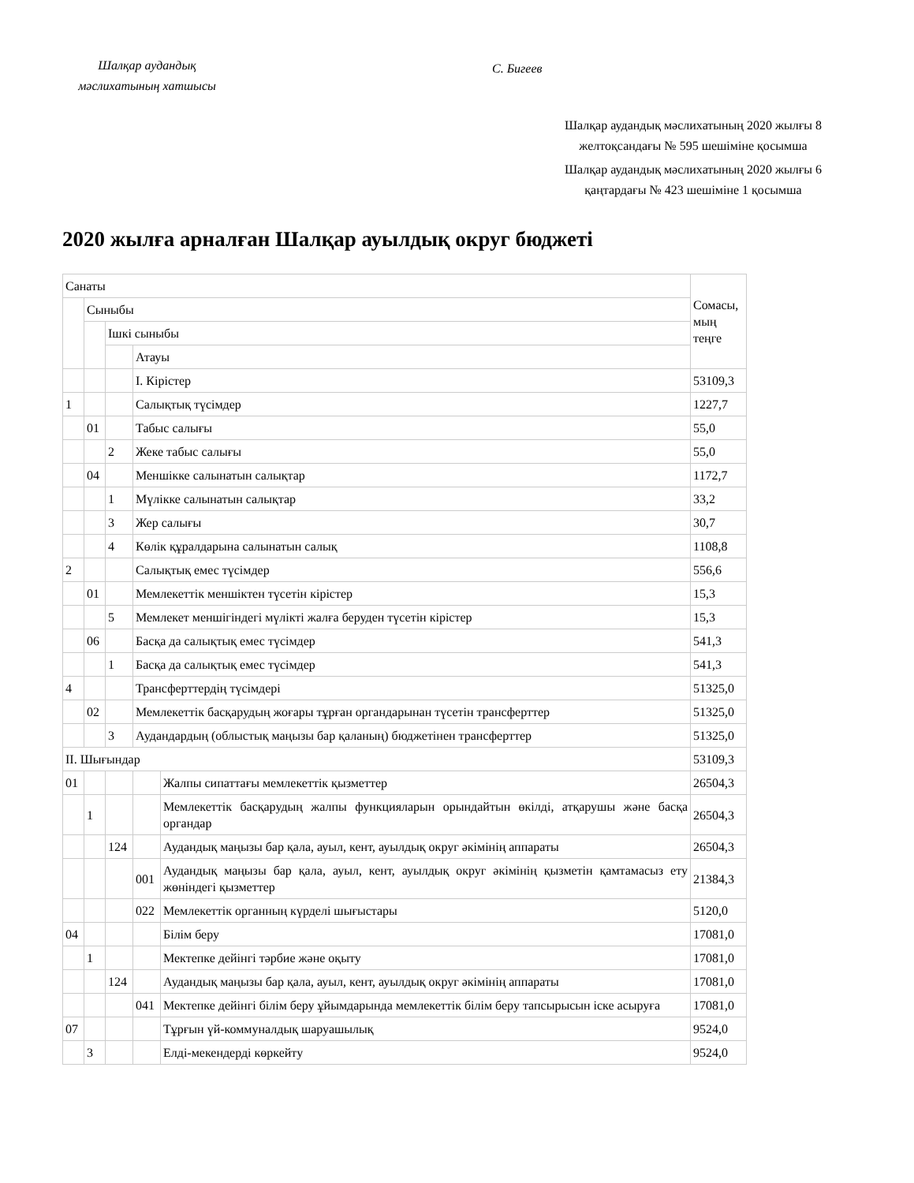Шалқар аудандық мәслихатының хатшысы
С. Бигеев
Шалқар аудандық мәслихатының 2020 жылғы 8 желтоқсандағы № 595 шешіміне қосымша
Шалқар аудандық мәслихатының 2020 жылғы 6 қаңтардағы № 423 шешіміне 1 қосымша
2020 жылға арналған Шалқар ауылдық округ бюджеті
| Санаты | | | | | Сомасы, мың теңге |
| | Сыныбы | | | | |
| | | Ішкі сыныбы | | | |
| | | | Атауы | | |
| | | | I. Кірістер | | 53109,3 |
| 1 | | | Салықтық түсімдер | | 1227,7 |
| | 01 | | Табыс салығы | | 55,0 |
| | | 2 | Жеке табыс салығы | | 55,0 |
| | 04 | | Меншікке салынатын салықтар | | 1172,7 |
| | | 1 | Мүлікке салынатын салықтар | | 33,2 |
| | | 3 | Жер салығы | | 30,7 |
| | | 4 | Көлік құралдарына салынатын салық | | 1108,8 |
| 2 | | | Салықтық емес түсімдер | | 556,6 |
| | 01 | | Мемлекеттік меншіктен түсетін кірістер | | 15,3 |
| | | 5 | Мемлекет меншігіндегі мүлікті жалға беруден түсетін кірістер | | 15,3 |
| | 06 | | Басқа да салықтық емес түсімдер | | 541,3 |
| | | 1 | Басқа да салықтық емес түсімдер | | 541,3 |
| 4 | | | Трансферттердің түсімдері | | 51325,0 |
| | 02 | | Мемлекеттік басқарудың жоғары тұрған органдарынан түсетін трансферттер | | 51325,0 |
| | | 3 | Аудандардың (облыстық маңызы бар қаланың) бюджетінен трансферттер | | 51325,0 |
| II. Шығындар | | | | | 53109,3 |
| 01 | | | | Жалпы сипаттағы мемлекеттік қызметтер | 26504,3 |
| | 1 | | | Мемлекеттік басқарудың жалпы функцияларын орындайтын өкілді, атқарушы және басқа органдар | 26504,3 |
| | | 124 | | Аудандық маңызы бар қала, ауыл, кент, ауылдық округ әкімінің аппараты | 26504,3 |
| | | | 001 | Аудандық маңызы бар қала, ауыл, кент, ауылдық округ әкімінің қызметін қамтамасыз ету жөніндегі қызметтер | 21384,3 |
| | | | 022 | Мемлекеттік органның күрделі шығыстары | 5120,0 |
| 04 | | | | Білім беру | 17081,0 |
| | 1 | | | Мектепке дейінгі тәрбие және оқыту | 17081,0 |
| | | 124 | | Аудандық маңызы бар қала, ауыл, кент, ауылдық округ әкімінің аппараты | 17081,0 |
| | | | 041 | Мектепке дейінгі білім беру ұйымдарында мемлекеттік білім беру тапсырысын іске асыруға | 17081,0 |
| 07 | | | | Тұрғын үй-коммуналдық шаруашылық | 9524,0 |
| | 3 | | | Елді-мекендерді көркейту | 9524,0 |